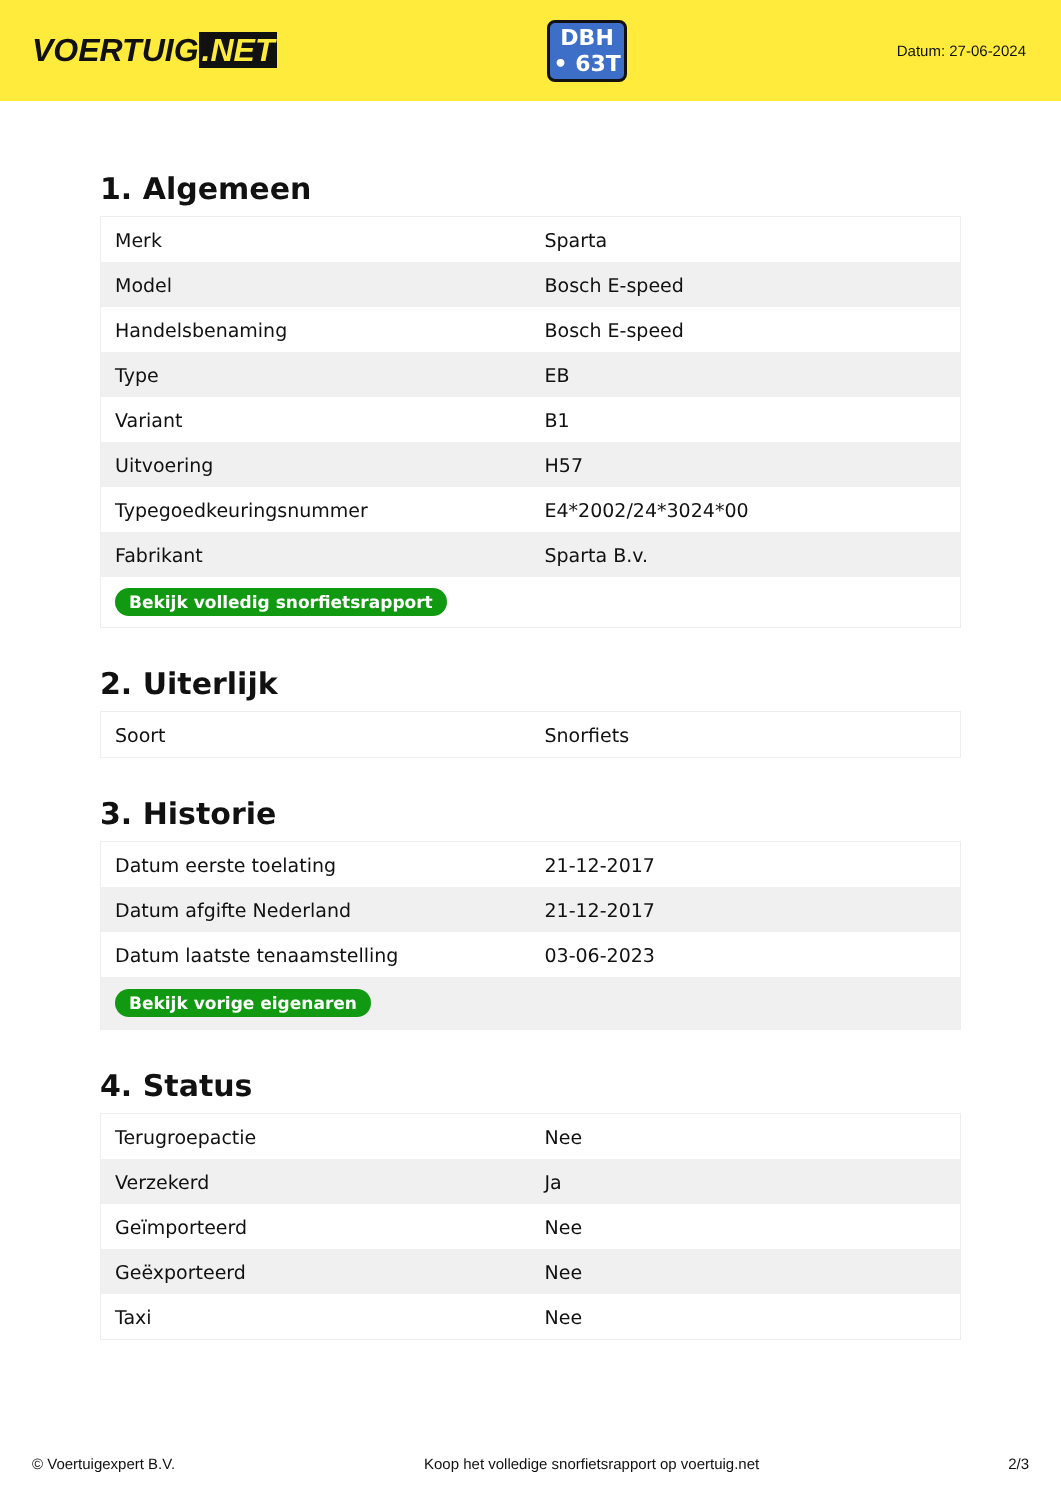VOERTUIG.NET
DBH
• 63T
Datum: 27-06-2024
1. Algemeen
| Merk | Sparta |
| Model | Bosch E-speed |
| Handelsbenaming | Bosch E-speed |
| Type | EB |
| Variant | B1 |
| Uitvoering | H57 |
| Typegoedkeuringsnummer | E4*2002/24*3024*00 |
| Fabrikant | Sparta B.v. |
| Bekijk volledig snorfietsrapport | |
2. Uiterlijk
| Soort | Snorfiets |
3. Historie
| Datum eerste toelating | 21-12-2017 |
| Datum afgifte Nederland | 21-12-2017 |
| Datum laatste tenaamstelling | 03-06-2023 |
| Bekijk vorige eigenaren | |
4. Status
| Terugroepactie | Nee |
| Verzekerd | Ja |
| Geïmporteerd | Nee |
| Geëxporteerd | Nee |
| Taxi | Nee |
© Voertuigexpert B.V. Koop het volledige snorfietsrapport op voertuig.net 2/3